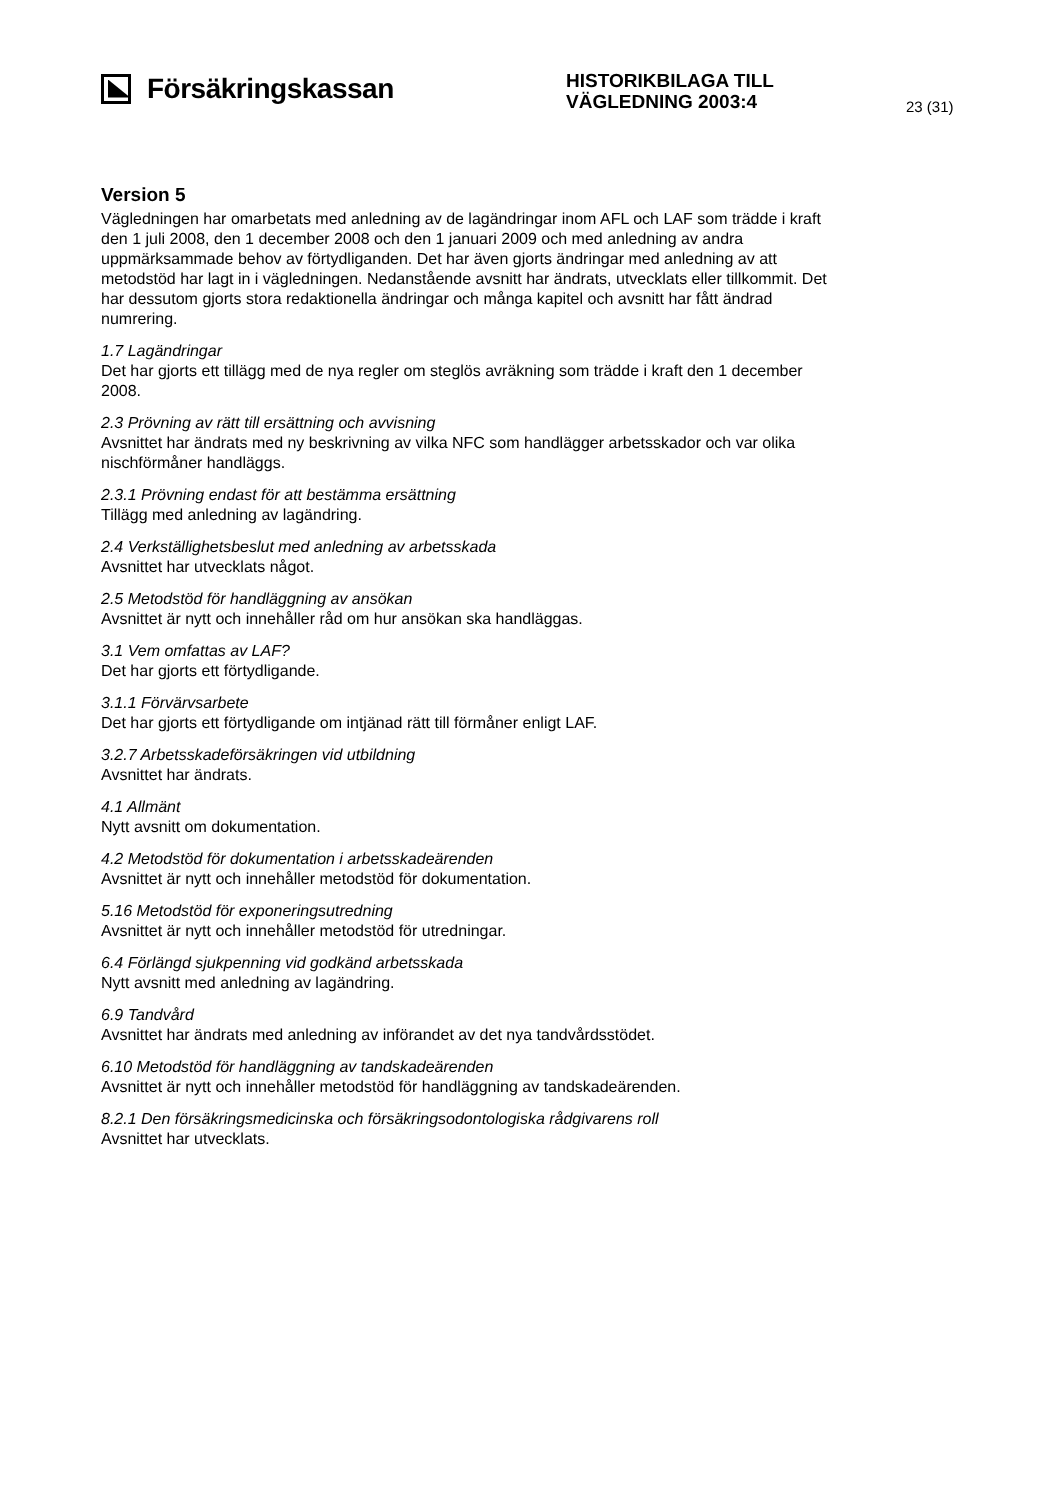Försäkringskassan
HISTORIKBILAGA TILL
VÄGLEDNING 2003:4
23 (31)
Version 5
Vägledningen har omarbetats med anledning av de lagändringar inom AFL och LAF som trädde i kraft den 1 juli 2008, den 1 december 2008 och den 1 januari 2009 och med anledning av andra uppmärksammade behov av förtydliganden. Det har även gjorts ändringar med anledning av att metodstöd har lagt in i vägledningen. Nedanstående avsnitt har ändrats, utvecklats eller tillkommit. Det har dessutom gjorts stora redaktionella ändringar och många kapitel och avsnitt har fått ändrad numrering.
1.7 Lagändringar
Det har gjorts ett tillägg med de nya regler om steglös avräkning som trädde i kraft den 1 december 2008.
2.3 Prövning av rätt till ersättning och avvisning
Avsnittet har ändrats med ny beskrivning av vilka NFC som handlägger arbetsskador och var olika nischförmåner handläggs.
2.3.1 Prövning endast för att bestämma ersättning
Tillägg med anledning av lagändring.
2.4 Verkställighetsbeslut med anledning av arbetsskada
Avsnittet har utvecklats något.
2.5 Metodstöd för handläggning av ansökan
Avsnittet är nytt och innehåller råd om hur ansökan ska handläggas.
3.1 Vem omfattas av LAF?
Det har gjorts ett förtydligande.
3.1.1 Förvärvsarbete
Det har gjorts ett förtydligande om intjänad rätt till förmåner enligt LAF.
3.2.7 Arbetsskadeförsäkringen vid utbildning
Avsnittet har ändrats.
4.1 Allmänt
Nytt avsnitt om dokumentation.
4.2 Metodstöd för dokumentation i arbetsskadeärenden
Avsnittet är nytt och innehåller metodstöd för dokumentation.
5.16 Metodstöd för exponeringsutredning
Avsnittet är nytt och innehåller metodstöd för utredningar.
6.4 Förlängd sjukpenning vid godkänd arbetsskada
Nytt avsnitt med anledning av lagändring.
6.9 Tandvård
Avsnittet har ändrats med anledning av införandet av det nya tandvårdsstödet.
6.10 Metodstöd för handläggning av tandskadeärenden
Avsnittet är nytt och innehåller metodstöd för handläggning av tandskadeärenden.
8.2.1 Den försäkringsmedicinska och försäkringsodontologiska rådgivarens roll
Avsnittet har utvecklats.